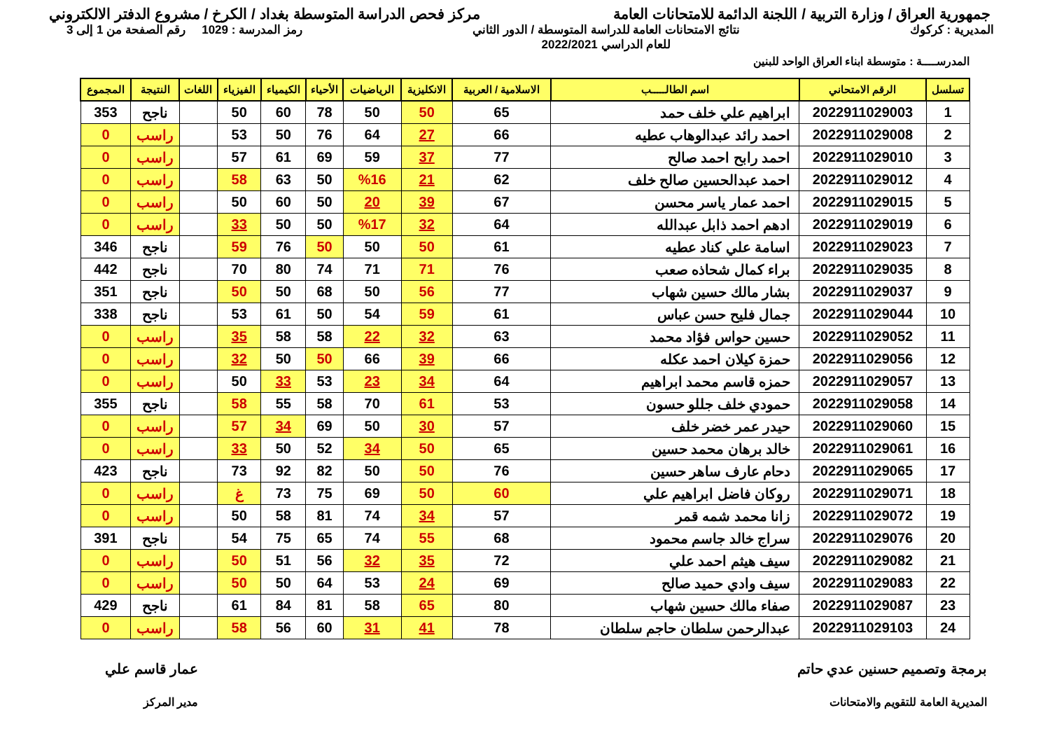جمهورية العراق / وزارة التربية / اللجنة الدائمة للامتحانات العامة
مركز فحص الدراسة المتوسطة بغداد / الكرخ / مشروع الدفتر الالكتروني
المديرية : كركوك نتائج الامتحانات العامة للدراسة المتوسطة / الدور الثاني
للعام الدراسي 2022/2021
رمز المدرسة : 1029 رقم الصفحة من 1 إلى 3
المدرســــة : متوسطة ابناء العراق الواحد للبنين
| تسلسل | الرقم الامتحاني | اسم الطالـــــب | الاسلامية / العربية | الانكليزية | الرياضيات | الأحياء | الكيمياء | الفيزياء | اللغات | النتيجة | المجموع |
| --- | --- | --- | --- | --- | --- | --- | --- | --- | --- | --- | --- |
| 1 | 2022911029003 | ابراهيم علي خلف حمد | 65 | 50 | 50 | 78 | 60 | 50 | | ناجح | 353 |
| 2 | 2022911029008 | احمد رائد عبدالوهاب عطيه | 66 | 27 | 64 | 76 | 50 | 53 | | راسب | 0 |
| 3 | 2022911029010 | احمد رابح احمد صالح | 77 | 37 | 59 | 69 | 61 | 57 | | راسب | 0 |
| 4 | 2022911029012 | احمد عبدالحسين صالح خلف | 62 | 21 | %16 | 50 | 63 | 58 | | راسب | 0 |
| 5 | 2022911029015 | احمد عمار ياسر محسن | 67 | 39 | 20 | 50 | 60 | 50 | | راسب | 0 |
| 6 | 2022911029019 | ادهم احمد ذابل عبدالله | 64 | 32 | %17 | 50 | 50 | 33 | | راسب | 0 |
| 7 | 2022911029023 | اسامة علي كناد عطيه | 61 | 50 | 50 | 50 | 76 | 59 | | ناجح | 346 |
| 8 | 2022911029035 | براء كمال شحاذه صعب | 76 | 71 | 71 | 74 | 80 | 70 | | ناجح | 442 |
| 9 | 2022911029037 | بشار مالك حسين شهاب | 77 | 56 | 50 | 68 | 50 | 50 | | ناجح | 351 |
| 10 | 2022911029044 | جمال فليح حسن عباس | 61 | 59 | 54 | 50 | 61 | 53 | | ناجح | 338 |
| 11 | 2022911029052 | حسين حواس فؤاد محمد | 63 | 32 | 22 | 58 | 58 | 35 | | راسب | 0 |
| 12 | 2022911029056 | حمزة كيلان احمد عكله | 66 | 39 | 66 | 50 | 50 | 32 | | راسب | 0 |
| 13 | 2022911029057 | حمزه قاسم محمد ابراهيم | 64 | 34 | 23 | 53 | 33 | 50 | | راسب | 0 |
| 14 | 2022911029058 | حمودي خلف جللو حسون | 53 | 61 | 70 | 58 | 55 | 58 | | ناجح | 355 |
| 15 | 2022911029060 | حيدر عمر خضر خلف | 57 | 30 | 50 | 69 | 34 | 57 | | راسب | 0 |
| 16 | 2022911029061 | خالد برهان محمد حسين | 65 | 50 | 34 | 52 | 50 | 33 | | راسب | 0 |
| 17 | 2022911029065 | دحام عارف ساهر حسين | 76 | 50 | 50 | 82 | 92 | 73 | | ناجح | 423 |
| 18 | 2022911029071 | روكان فاضل ابراهيم علي | 60 | 50 | 69 | 75 | 73 | غ | | راسب | 0 |
| 19 | 2022911029072 | زانا محمد شمه قمر | 57 | 34 | 74 | 81 | 58 | 50 | | راسب | 0 |
| 20 | 2022911029076 | سراج خالد جاسم محمود | 68 | 55 | 74 | 65 | 75 | 54 | | ناجح | 391 |
| 21 | 2022911029082 | سيف هيثم احمد علي | 72 | 35 | 32 | 56 | 51 | 50 | | راسب | 0 |
| 22 | 2022911029083 | سيف وادي حميد صالح | 69 | 24 | 53 | 64 | 50 | 50 | | راسب | 0 |
| 23 | 2022911029087 | صفاء مالك حسين شهاب | 80 | 65 | 58 | 81 | 84 | 61 | | ناجح | 429 |
| 24 | 2022911029103 | عبدالرحمن سلطان حاجم سلطان | 78 | 41 | 31 | 60 | 56 | 58 | | راسب | 0 |
برمجة وتصميم حسنين عدي حاتم
المديرية العامة للتقويم والامتحانات
عمار قاسم علي
مدير المركز